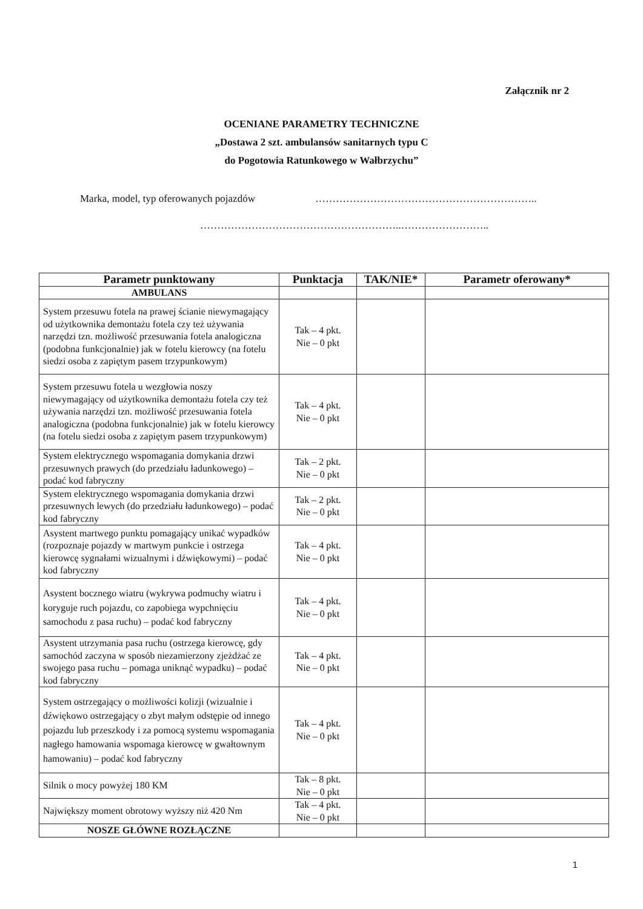Załącznik nr 2
OCENIANE PARAMETRY TECHNICZNE
„Dostawa 2 szt. ambulansów sanitarnych typu C
do Pogotowia Ratunkowego w Wałbrzychu”
Marka, model, typ oferowanych pojazdów
………………………………………………………..
…………………………………………………..……………………..
| Parametr punktowany | Punktacja | TAK/NIE* | Parametr oferowany* |
| --- | --- | --- | --- |
| AMBULANS | | | |
| System przesuwu fotela na prawej ścianie niewymagający od użytkownika demontażu fotela czy też używania narzędzi tzn. możliwość przesuwania fotela analogiczna (podobna funkcjonalnie) jak w fotelu kierowcy (na fotelu siedzi osoba z zapiętym pasem trzypunkowym) | Tak – 4 pkt. Nie – 0 pkt | | |
| System przesuwu fotela u wezgłowia noszy niewymagający od użytkownika demontażu fotela czy też używania narzędzi tzn. możliwość przesuwania fotela analogiczna (podobna funkcjonalnie) jak w fotelu kierowcy (na fotelu siedzi osoba z zapiętym pasem trzypunkowym) | Tak – 4 pkt. Nie – 0 pkt | | |
| System elektrycznego wspomagania domykania drzwi przesuwnych prawych (do przedziału ładunkowego) – podać kod fabryczny | Tak – 2 pkt. Nie – 0 pkt | | |
| System elektrycznego wspomagania domykania drzwi przesuwnych lewych (do przedziału ładunkowego) – podać kod fabryczny | Tak – 2 pkt. Nie – 0 pkt | | |
| Asystent martwego punktu pomagający unikać wypadków (rozpoznaje pojazdy w martwym punkcie i ostrzega kierowcę sygnałami wizualnymi i dźwiękowymi) – podać kod fabryczny | Tak – 4 pkt. Nie – 0 pkt | | |
| Asystent bocznego wiatru (wykrywa podmuchy wiatru i koryguje ruch pojazdu, co zapobiega wypchnięciu samochodu z pasa ruchu) – podać kod fabryczny | Tak – 4 pkt. Nie – 0 pkt | | |
| Asystent utrzymania pasa ruchu (ostrzega kierowcę, gdy samochód zaczyna w sposób niezamierzony zjeżdżać ze swojego pasa ruchu – pomaga uniknąć wypadku) – podać kod fabryczny | Tak – 4 pkt. Nie – 0 pkt | | |
| System ostrzegający o możliwości kolizji (wizualnie i dźwiękowo ostrzegający o zbyt małym odstępie od innego pojazdu lub przeszkody i za pomocą systemu wspomagania nagłego hamowania wspomaga kierowcę w gwałtownym hamowaniu) – podać kod fabryczny | Tak – 4 pkt. Nie – 0 pkt | | |
| Silnik o mocy powyżej 180 KM | Tak – 8 pkt. Nie – 0 pkt | | |
| Największy moment obrotowy wyższy niż 420 Nm | Tak – 4 pkt. Nie – 0 pkt | | |
| NOSZE GŁÓWNE ROZŁĄCZNE | | | |
1